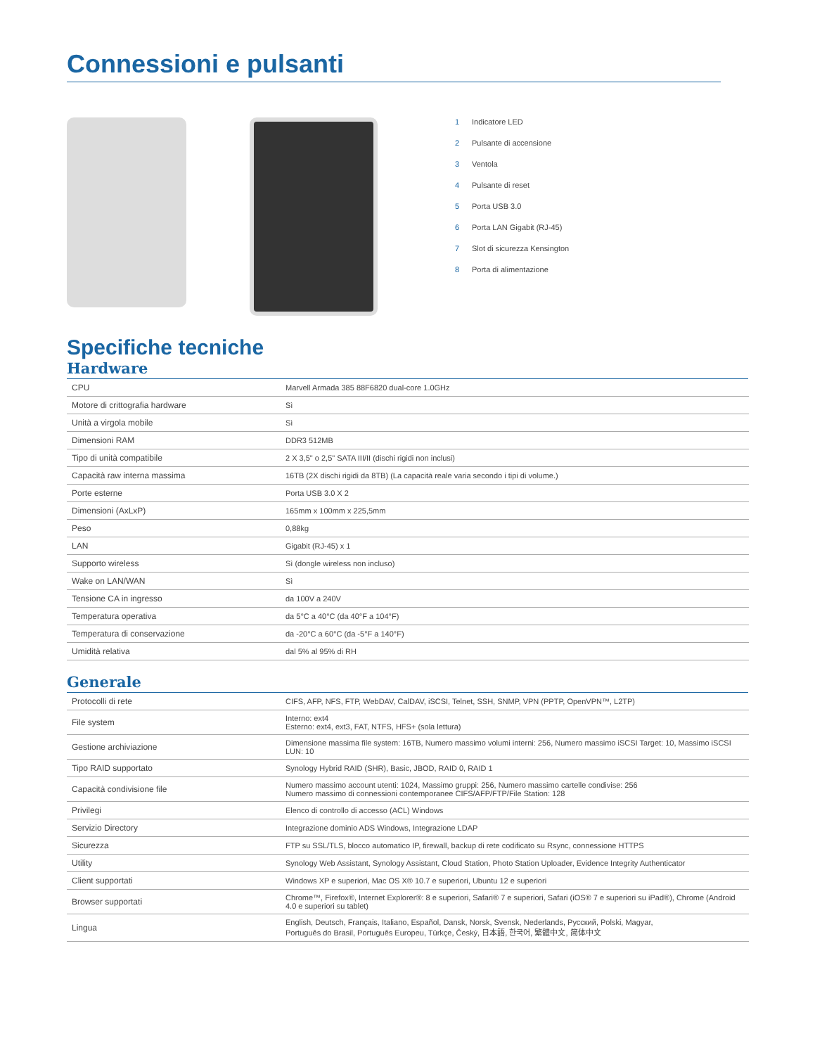Connessioni e pulsanti
1 Indicatore LED
2 Pulsante di accensione
3 Ventola
4 Pulsante di reset
5 Porta USB 3.0
6 Porta LAN Gigabit (RJ-45)
7 Slot di sicurezza Kensington
8 Porta di alimentazione
Specifiche tecniche
Hardware
| CPU | Marvell Armada 385 88F6820 dual-core 1.0GHz |
| Motore di crittografia hardware | Sì |
| Unità a virgola mobile | Sì |
| Dimensioni RAM | DDR3 512MB |
| Tipo di unità compatibile | 2 X 3,5" o 2,5" SATA III/II (dischi rigidi non inclusi) |
| Capacità raw interna massima | 16TB (2X dischi rigidi da 8TB) (La capacità reale varia secondo i tipi di volume.) |
| Porte esterne | Porta USB 3.0 X 2 |
| Dimensioni (AxLxP) | 165mm x 100mm x 225,5mm |
| Peso | 0,88kg |
| LAN | Gigabit (RJ-45) x 1 |
| Supporto wireless | Sì (dongle wireless non incluso) |
| Wake on LAN/WAN | Sì |
| Tensione CA in ingresso | da 100V a 240V |
| Temperatura operativa | da 5°C a 40°C (da 40°F a 104°F) |
| Temperatura di conservazione | da -20°C a 60°C (da -5°F a 140°F) |
| Umidità relativa | dal 5% al 95% di RH |
Generale
| Protocolli di rete | CIFS, AFP, NFS, FTP, WebDAV, CalDAV, iSCSI, Telnet, SSH, SNMP, VPN (PPTP, OpenVPN™, L2TP) |
| File system | Interno: ext4 Esterno: ext4, ext3, FAT, NTFS, HFS+ (sola lettura) |
| Gestione archiviazione | Dimensione massima file system: 16TB, Numero massimo volumi interni: 256, Numero massimo iSCSI Target: 10, Massimo iSCSI LUN: 10 |
| Tipo RAID supportato | Synology Hybrid RAID (SHR), Basic, JBOD, RAID 0, RAID 1 |
| Capacità condivisione file | Numero massimo account utenti: 1024, Massimo gruppi: 256, Numero massimo cartelle condivise: 256 Numero massimo di connessioni contemporanee CIFS/AFP/FTP/File Station: 128 |
| Privilegi | Elenco di controllo di accesso (ACL) Windows |
| Servizio Directory | Integrazione dominio ADS Windows, Integrazione LDAP |
| Sicurezza | FTP su SSL/TLS, blocco automatico IP, firewall, backup di rete codificato su Rsync, connessione HTTPS |
| Utility | Synology Web Assistant, Synology Assistant, Cloud Station, Photo Station Uploader, Evidence Integrity Authenticator |
| Client supportati | Windows XP e superiori, Mac OS X® 10.7 e superiori, Ubuntu 12 e superiori |
| Browser supportati | Chrome™, Firefox®, Internet Explorer®: 8 e superiori, Safari® 7 e superiori, Safari (iOS® 7 e superiori su iPad®), Chrome (Android 4.0 e superiori su tablet) |
| Lingua | English, Deutsch, Français, Italiano, Español, Dansk, Norsk, Svensk, Nederlands, Русский, Polski, Magyar, Português do Brasil, Português Europeu, Türkçe, Český, 日本語, 한국어, 繁體中文, 简体中文 |